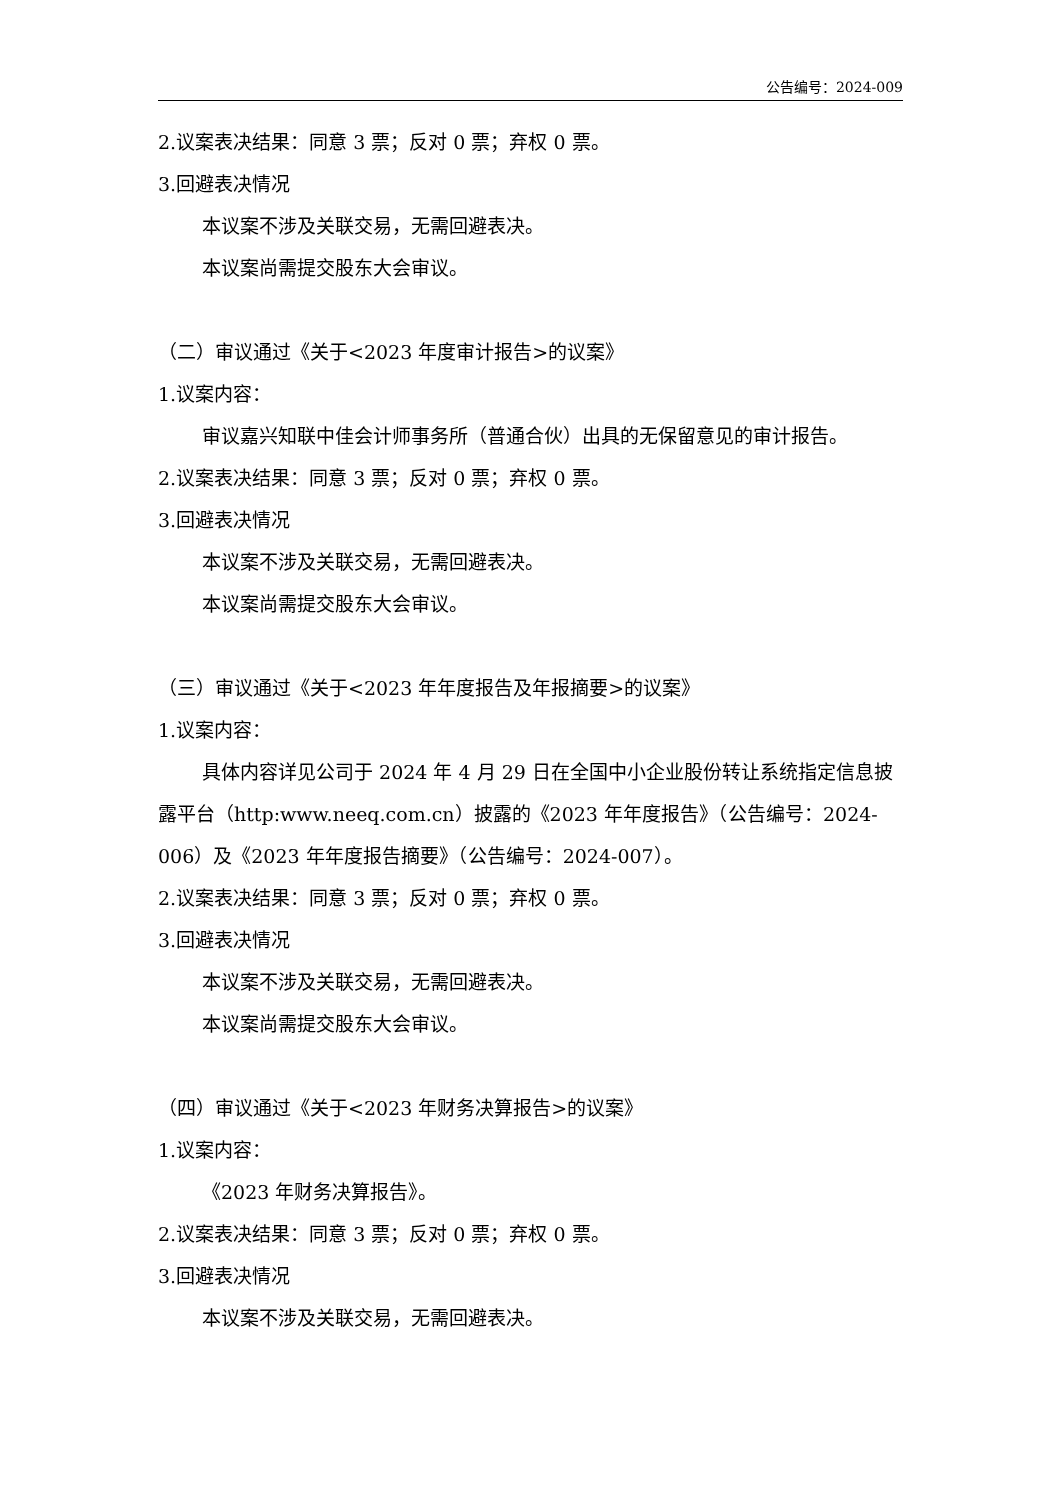公告编号：2024-009
2.议案表决结果：同意 3 票；反对 0 票；弃权 0 票。
3.回避表决情况
本议案不涉及关联交易，无需回避表决。
本议案尚需提交股东大会审议。
（二）审议通过《关于<2023 年度审计报告>的议案》
1.议案内容：
审议嘉兴知联中佳会计师事务所（普通合伙）出具的无保留意见的审计报告。
2.议案表决结果：同意 3 票；反对 0 票；弃权 0 票。
3.回避表决情况
本议案不涉及关联交易，无需回避表决。
本议案尚需提交股东大会审议。
（三）审议通过《关于<2023 年年度报告及年报摘要>的议案》
1.议案内容：
具体内容详见公司于 2024 年 4 月 29 日在全国中小企业股份转让系统指定信息披露平台（http:www.neeq.com.cn）披露的《2023 年年度报告》（公告编号：2024-006）及《2023 年年度报告摘要》（公告编号：2024-007）。
2.议案表决结果：同意 3 票；反对 0 票；弃权 0 票。
3.回避表决情况
本议案不涉及关联交易，无需回避表决。
本议案尚需提交股东大会审议。
（四）审议通过《关于<2023 年财务决算报告>的议案》
1.议案内容：
《2023 年财务决算报告》。
2.议案表决结果：同意 3 票；反对 0 票；弃权 0 票。
3.回避表决情况
本议案不涉及关联交易，无需回避表决。